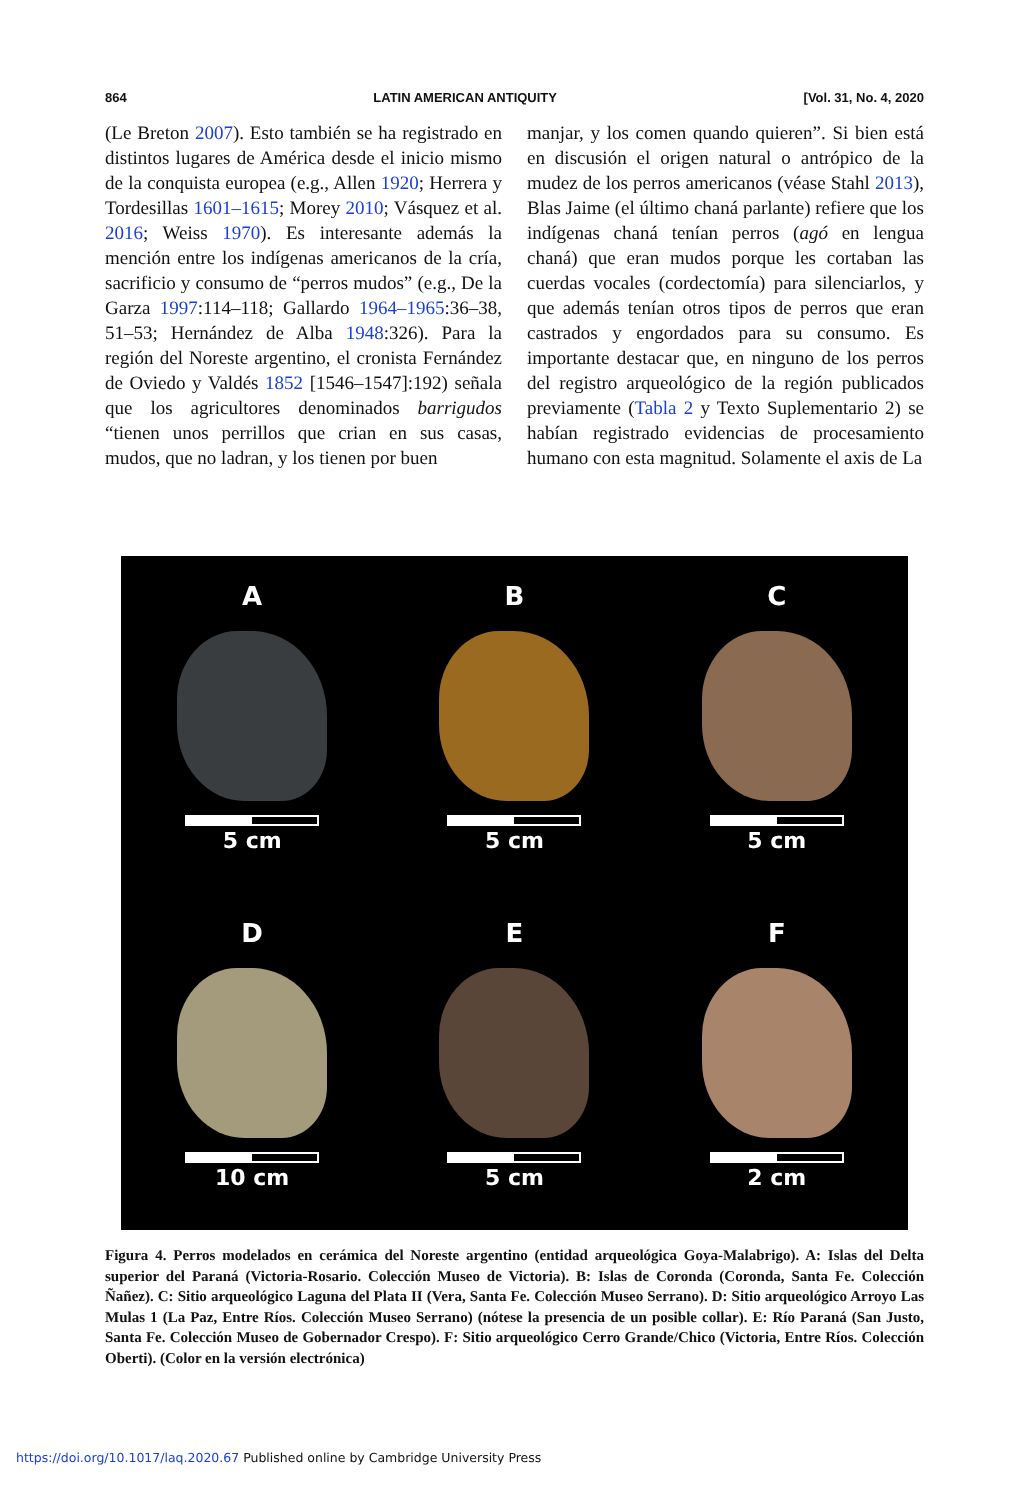864 LATIN AMERICAN ANTIQUITY [Vol. 31, No. 4, 2020
(Le Breton 2007). Esto también se ha registrado en distintos lugares de América desde el inicio mismo de la conquista europea (e.g., Allen 1920; Herrera y Tordesillas 1601–1615; Morey 2010; Vásquez et al. 2016; Weiss 1970). Es interesante además la mención entre los indígenas americanos de la cría, sacrificio y consumo de “perros mudos” (e.g., De la Garza 1997:114–118; Gallardo 1964–1965:36–38, 51–53; Hernández de Alba 1948:326). Para la región del Noreste argentino, el cronista Fernández de Oviedo y Valdés 1852 [1546–1547]:192) señala que los agricultores denominados barrigudos “tienen unos perrillos que crian en sus casas, mudos, que no ladran, y los tienen por buen
manjar, y los comen quando quieren”. Si bien está en discusión el origen natural o antrópico de la mudez de los perros americanos (véase Stahl 2013), Blas Jaime (el último chaná parlante) refiere que los indígenas chaná tenían perros (agó en lengua chaná) que eran mudos porque les cortaban las cuerdas vocales (cordectomía) para silenciarlos, y que además tenían otros tipos de perros que eran castrados y engordados para su consumo. Es importante destacar que, en ninguno de los perros del registro arqueológico de la región publicados previamente (Tabla 2 y Texto Suplementario 2) se habían registrado evidencias de procesamiento humano con esta magnitud. Solamente el axis de La
A
5 cm
B
5 cm
C
5 cm
D
10 cm
E
5 cm
F
2 cm
Figura 4. Perros modelados en cerámica del Noreste argentino (entidad arqueológica Goya-Malabrigo). A: Islas del Delta superior del Paraná (Victoria-Rosario. Colección Museo de Victoria). B: Islas de Coronda (Coronda, Santa Fe. Colección Ñañez). C: Sitio arqueológico Laguna del Plata II (Vera, Santa Fe. Colección Museo Serrano). D: Sitio arqueológico Arroyo Las Mulas 1 (La Paz, Entre Ríos. Colección Museo Serrano) (nótese la presencia de un posible collar). E: Río Paraná (San Justo, Santa Fe. Colección Museo de Gobernador Crespo). F: Sitio arqueológico Cerro Grande/Chico (Victoria, Entre Ríos. Colección Oberti). (Color en la versión electrónica)
https://doi.org/10.1017/laq.2020.67 Published online by Cambridge University Press